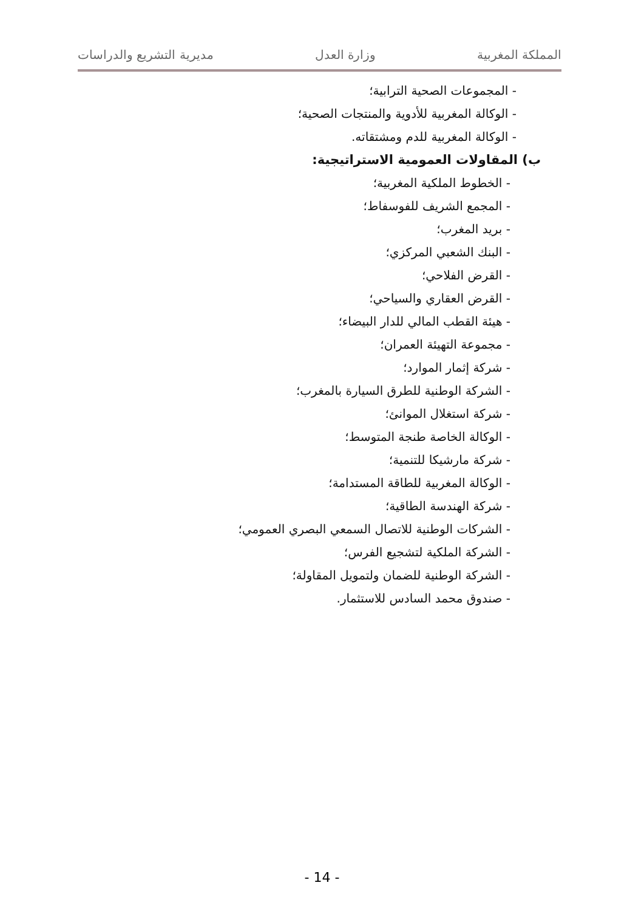المملكة المغربية وزارة العدل مديرية التشريع والدراسات
- المجموعات الصحية الترابية؛
- الوكالة المغربية للأدوية والمنتجات الصحية؛
- الوكالة المغربية للدم ومشتقاته.
ب) المقاولات العمومية الاستراتيجية:
- الخطوط الملكية المغربية؛
- المجمع الشريف للفوسفاط؛
- بريد المغرب؛
- البنك الشعبي المركزي؛
- القرض الفلاحي؛
- القرض العقاري والسياحي؛
- هيئة القطب المالي للدار البيضاء؛
- مجموعة التهيئة العمران؛
- شركة إثمار الموارد؛
- الشركة الوطنية للطرق السيارة بالمغرب؛
- شركة استغلال الموانئ؛
- الوكالة الخاصة طنجة المتوسط؛
- شركة مارشيكا للتنمية؛
- الوكالة المغربية للطاقة المستدامة؛
- شركة الهندسة الطاقية؛
- الشركات الوطنية للاتصال السمعي البصري العمومي؛
- الشركة الملكية لتشجيع الفرس؛
- الشركة الوطنية للضمان ولتمويل المقاولة؛
- صندوق محمد السادس للاستثمار.
- 14 -